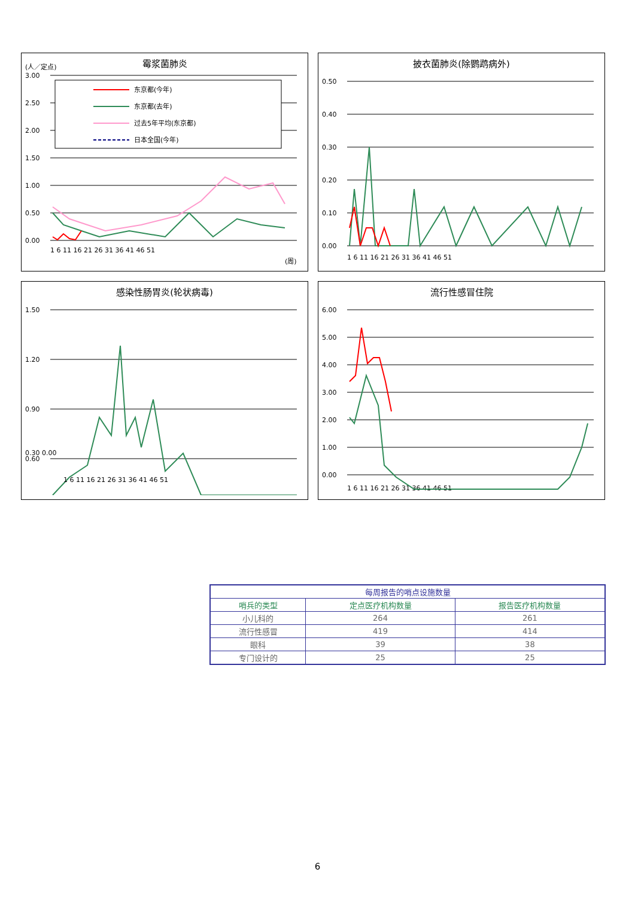霉浆菌肺炎
(人／定点)
3.00
2.50
2.00
1.50
1.00
0.50
0.00
1 6 11 16 21 26 31 36 41 46 51
(周)
东京都(今年)
东京都(去年)
过去5年平均(东京都)
日本全国(今年)
披衣菌肺炎(除鹦鹉病外)
0.50
0.40
0.30
0.20
0.10
0.00
1 6 11 16 21 26 31 36 41 46 51
感染性肠胃炎(轮状病毒)
1.50
1.20
0.90
0.60
0.30 0.00
1 6 11 16 21 26 31 36 41 46 51
流行性感冒住院
6.00
5.00
4.00
3.00
2.00
1.00
0.00
1 6 11 16 21 26 31 36 41 46 51
| 每周报告的哨点设施数量 | | |
| 哨兵的类型 | 定点医疗机构数量 | 报告医疗机构数量 |
| 小儿科的 | 264 | 261 |
| 流行性感冒 | 419 | 414 |
| 眼科 | 39 | 38 |
| 专门设计的 | 25 | 25 |
6